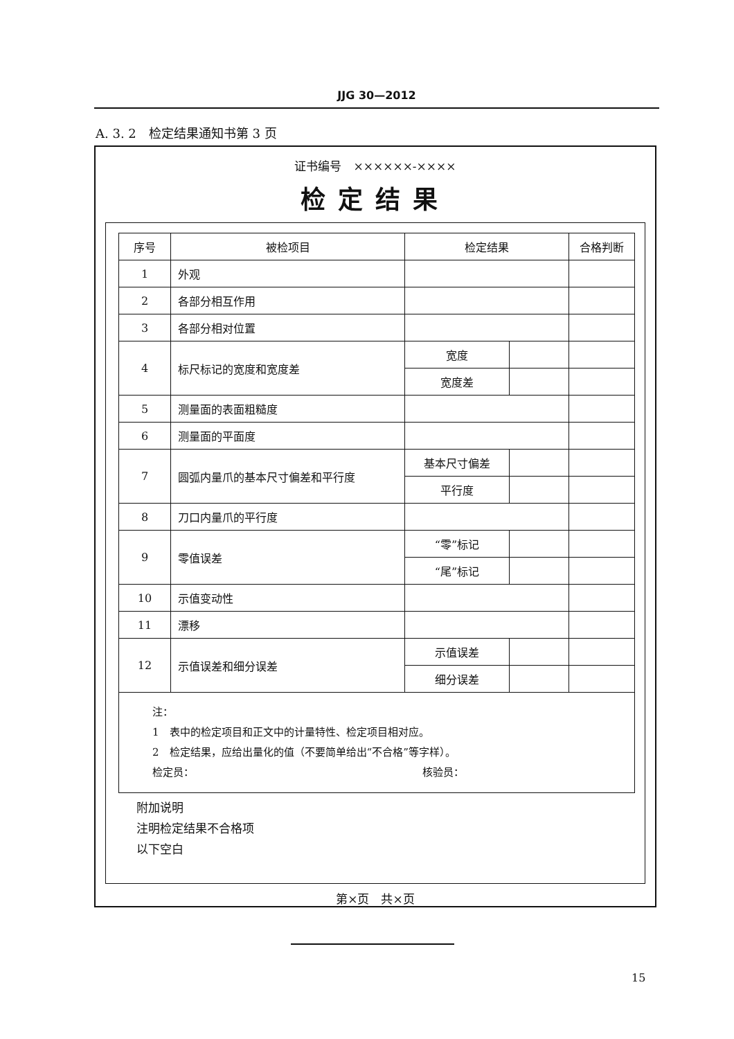JJG 30—2012
A. 3. 2　检定结果通知书第 3 页
证书编号　××××××-××××
检定结果
| 序号 | 被检项目 | 检定结果 | | 合格判断 |
| --- | --- | --- | --- | --- |
| 1 | 外观 | | | |
| 2 | 各部分相互作用 | | | |
| 3 | 各部分相对位置 | | | |
| 4 | 标尺标记的宽度和宽度差 | 宽度 | | |
| | | 宽度差 | | |
| 5 | 测量面的表面粗糙度 | | | |
| 6 | 测量面的平面度 | | | |
| 7 | 圆弧内量爪的基本尺寸偏差和平行度 | 基本尺寸偏差 | | |
| | | 平行度 | | |
| 8 | 刀口内量爪的平行度 | | | |
| 9 | 零值误差 | “零”标记 | | |
| | | “尾”标记 | | |
| 10 | 示值变动性 | | | |
| 11 | 漂移 | | | |
| 12 | 示值误差和细分误差 | 示值误差 | | |
| | | 细分误差 | | |
注：
1　表中的检定项目和正文中的计量特性、检定项目相对应。
2　检定结果，应给出量化的值（不要简单给出“不合格”等字样）。
检定员： 核验员：
附加说明
注明检定结果不合格项
以下空白
第×页　共×页
15